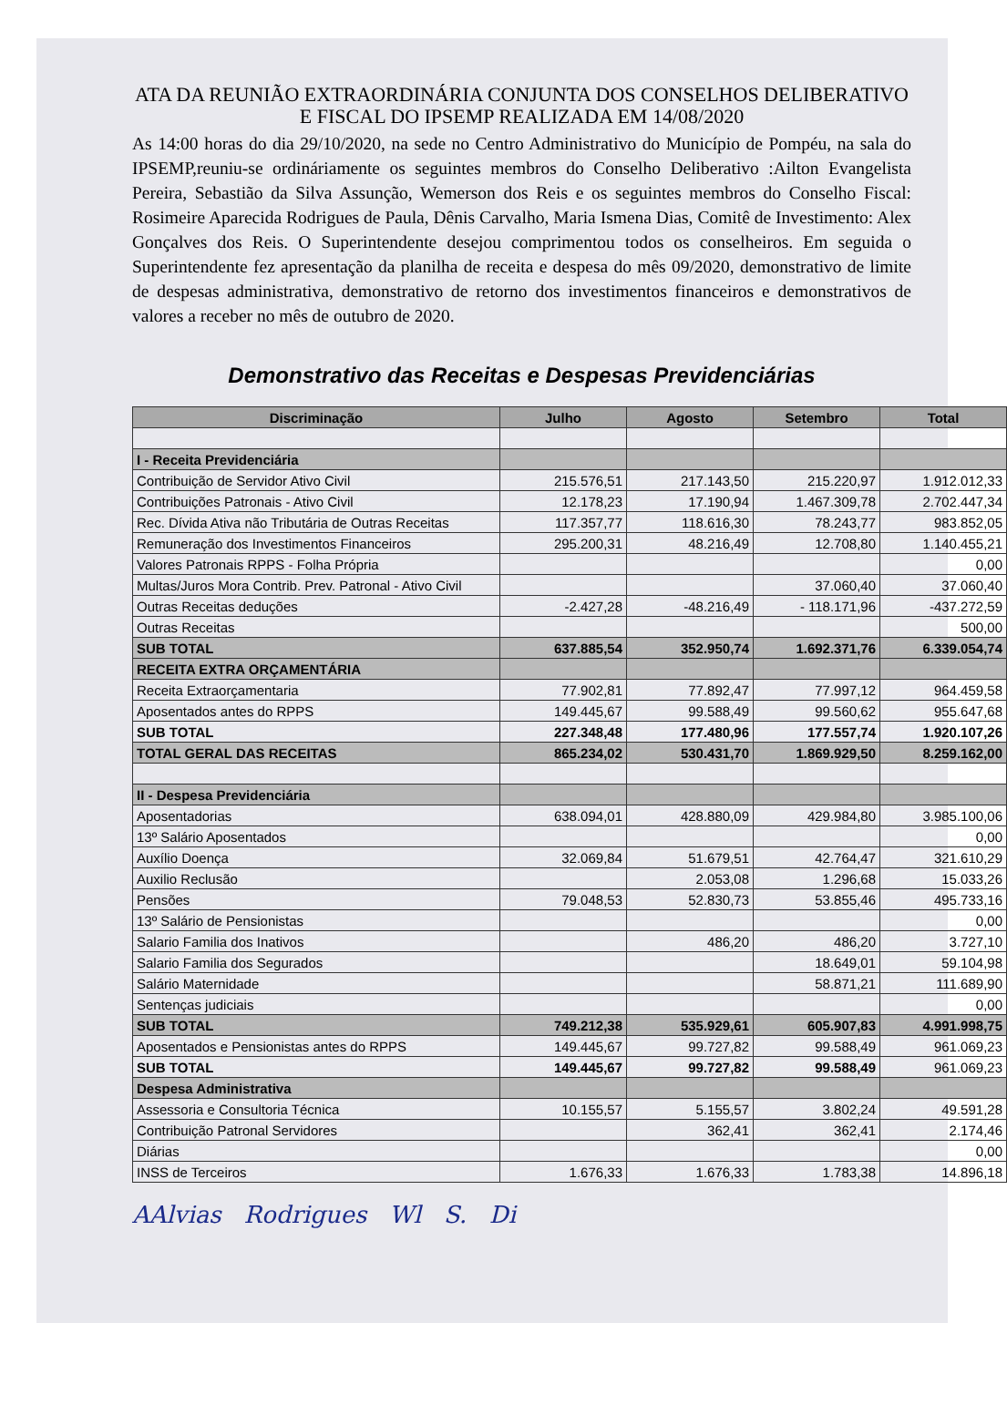ATA DA REUNIÃO EXTRAORDINÁRIA CONJUNTA DOS CONSELHOS DELIBERATIVO E FISCAL DO IPSEMP REALIZADA EM 14/08/2020
As 14:00 horas do dia 29/10/2020, na sede no Centro Administrativo do Município de Pompéu, na sala do IPSEMP,reuniu-se ordináriamente os seguintes membros do Conselho Deliberativo :Ailton Evangelista Pereira, Sebastião da Silva Assunção, Wemerson dos Reis e os seguintes membros do Conselho Fiscal: Rosimeire Aparecida Rodrigues de Paula, Dênis Carvalho, Maria Ismena Dias, Comitê de Investimento: Alex Gonçalves dos Reis. O Superintendente desejou comprimentou todos os conselheiros. Em seguida o Superintendente fez apresentação da planilha de receita e despesa do mês 09/2020, demonstrativo de limite de despesas administrativa, demonstrativo de retorno dos investimentos financeiros e demonstrativos de valores a receber no mês de outubro de 2020.
Demonstrativo das Receitas e Despesas Previdenciárias
| Discriminação | Julho | Agosto | Setembro | Total |
| --- | --- | --- | --- | --- |
| I - Receita Previdenciária | | | | |
| Contribuição de Servidor Ativo Civil | 215.576,51 | 217.143,50 | 215.220,97 | 1.912.012,33 |
| Contribuições Patronais - Ativo Civil | 12.178,23 | 17.190,94 | 1.467.309,78 | 2.702.447,34 |
| Rec. Dívida Ativa não Tributária de Outras Receitas | 117.357,77 | 118.616,30 | 78.243,77 | 983.852,05 |
| Remuneração dos Investimentos Financeiros | 295.200,31 | 48.216,49 | 12.708,80 | 1.140.455,21 |
| Valores Patronais RPPS - Folha Própria | | | | 0,00 |
| Multas/Juros Mora Contrib. Prev. Patronal - Ativo Civil | | | 37.060,40 | 37.060,40 |
| Outras Receitas deduções | -2.427,28 | -48.216,49 | - 118.171,96 | -437.272,59 |
| Outras Receitas | | | | 500,00 |
| SUB TOTAL | 637.885,54 | 352.950,74 | 1.692.371,76 | 6.339.054,74 |
| RECEITA EXTRA ORÇAMENTÁRIA | | | | |
| Receita Extraorçamentaria | 77.902,81 | 77.892,47 | 77.997,12 | 964.459,58 |
| Aposentados antes do RPPS | 149.445,67 | 99.588,49 | 99.560,62 | 955.647,68 |
| SUB TOTAL | 227.348,48 | 177.480,96 | 177.557,74 | 1.920.107,26 |
| TOTAL GERAL DAS RECEITAS | 865.234,02 | 530.431,70 | 1.869.929,50 | 8.259.162,00 |
| II - Despesa Previdenciária | | | | |
| Aposentadorias | 638.094,01 | 428.880,09 | 429.984,80 | 3.985.100,06 |
| 13º Salário Aposentados | | | | 0,00 |
| Auxílio Doença | 32.069,84 | 51.679,51 | 42.764,47 | 321.610,29 |
| Auxilio Reclusão | | 2.053,08 | 1.296,68 | 15.033,26 |
| Pensões | 79.048,53 | 52.830,73 | 53.855,46 | 495.733,16 |
| 13º Salário de Pensionistas | | | | 0,00 |
| Salario Familia dos Inativos | | 486,20 | 486,20 | 3.727,10 |
| Salario Familia dos Segurados | | | 18.649,01 | 59.104,98 |
| Salário Maternidade | | | 58.871,21 | 111.689,90 |
| Sentenças judiciais | | | | 0,00 |
| SUB TOTAL | 749.212,38 | 535.929,61 | 605.907,83 | 4.991.998,75 |
| Aposentados e Pensionistas antes do RPPS | 149.445,67 | 99.727,82 | 99.588,49 | 961.069,23 |
| SUB TOTAL | 149.445,67 | 99.727,82 | 99.588,49 | 961.069,23 |
| Despesa Administrativa | | | | |
| Assessoria e Consultoria Técnica | 10.155,57 | 5.155,57 | 3.802,24 | 49.591,28 |
| Contribuição Patronal Servidores | | 362,41 | 362,41 | 2.174,46 |
| Diárias | | | | 0,00 |
| INSS de Terceiros | 1.676,33 | 1.676,33 | 1.783,38 | 14.896,18 |
AAlvias Rodrigues Wl S. Di